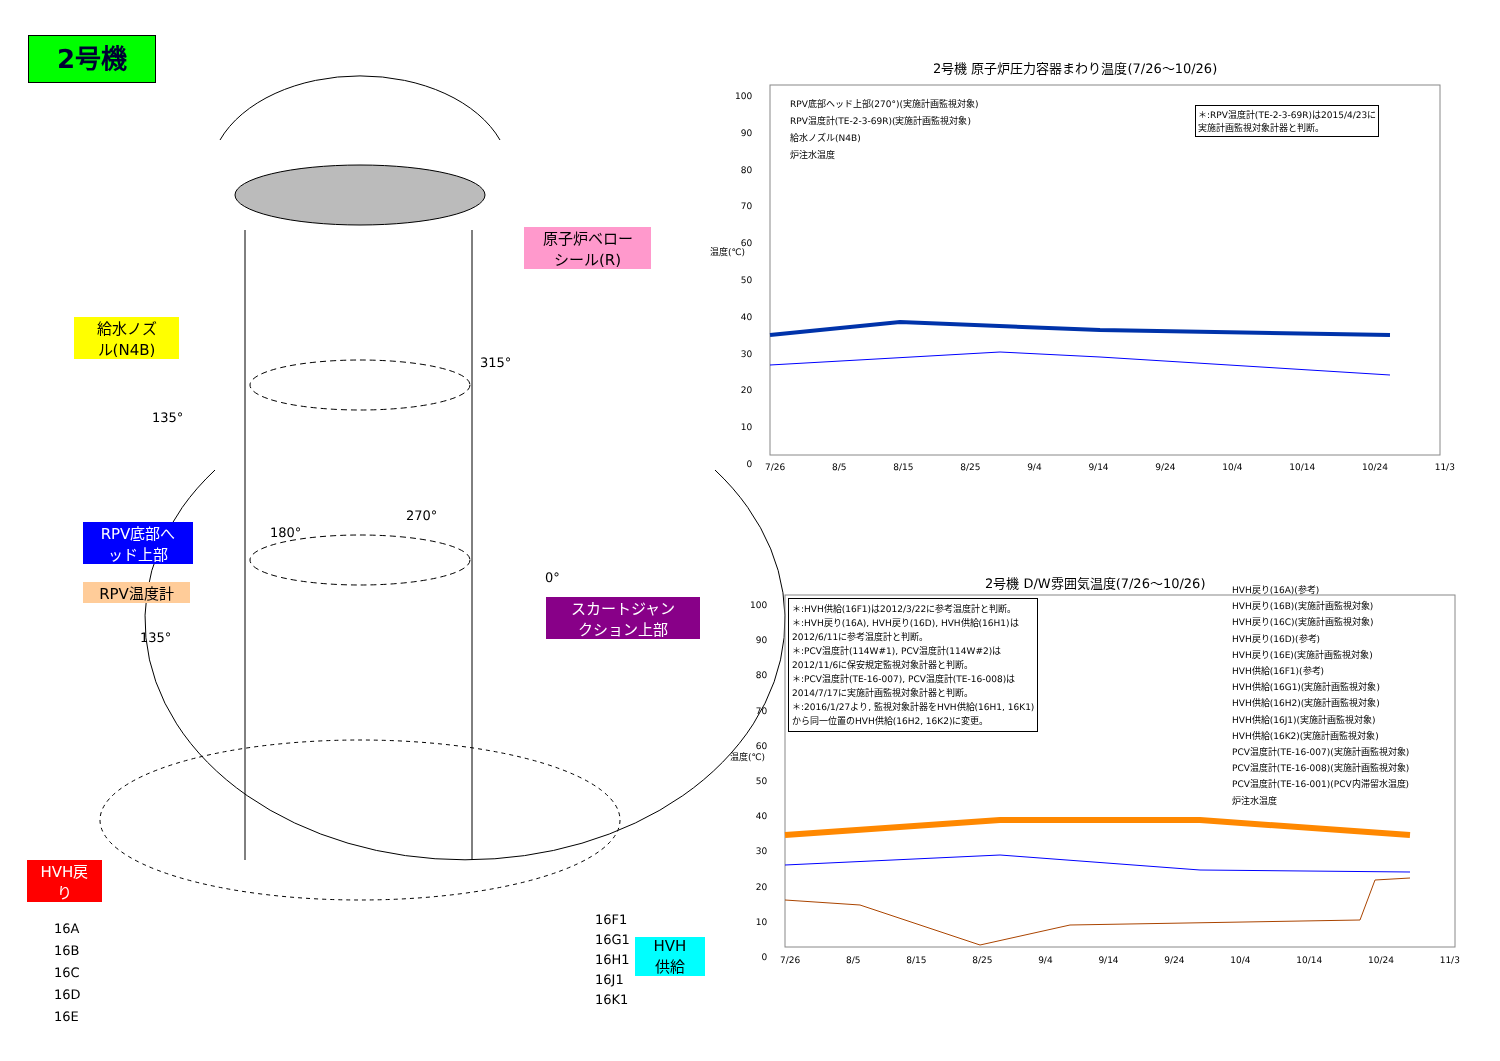2号機
原子炉ベロー
シール(R)
給水ノズ
ル(N4B)
315°
135°
RPV底部へ
ッド上部
RPV温度計
180°
270°
0°
135°
スカートジャン
クション上部
HVH戻
り
16A
16B
16C
16D
16E
16F1
16G1
16H1
16J1
16K1
HVH
供給
2号機 原子炉圧力容器まわり温度(7/26～10/26)
RPV底部ヘッド上部(270°)(実施計画監視対象)
RPV温度計(TE-2-3-69R)(実施計画監視対象)
給水ノズル(N4B)
炉注水温度
＊:RPV温度計(TE-2-3-69R)は2015/4/23に
実施計画監視対象計器と判断。
温度(℃)
100
90
80
70
60
50
40
30
20
10
0
7/26 8/5 8/15 8/25 9/4 9/14 9/24 10/4 10/14 10/24 11/3
2号機 D/W雰囲気温度(7/26～10/26)
＊:HVH供給(16F1)は2012/3/22に参考温度計と判断。
＊:HVH戻り(16A), HVH戻り(16D), HVH供給(16H1)は
2012/6/11に参考温度計と判断。
＊:PCV温度計(114W#1), PCV温度計(114W#2)は
2012/11/6に保安規定監視対象計器と判断。
＊:PCV温度計(TE-16-007), PCV温度計(TE-16-008)は
2014/7/17に実施計画監視対象計器と判断。
＊:2016/1/27より, 監視対象計器をHVH供給(16H1, 16K1)
から同一位置のHVH供給(16H2, 16K2)に変更。
HVH戻り(16A)(参考)
HVH戻り(16B)(実施計画監視対象)
HVH戻り(16C)(実施計画監視対象)
HVH戻り(16D)(参考)
HVH戻り(16E)(実施計画監視対象)
HVH供給(16F1)(参考)
HVH供給(16G1)(実施計画監視対象)
HVH供給(16H2)(実施計画監視対象)
HVH供給(16J1)(実施計画監視対象)
HVH供給(16K2)(実施計画監視対象)
PCV温度計(TE-16-007)(実施計画監視対象)
PCV温度計(TE-16-008)(実施計画監視対象)
PCV温度計(TE-16-001)(PCV内滞留水温度)
炉注水温度
温度(℃)
100
90
80
70
60
50
40
30
20
10
0
7/26 8/5 8/15 8/25 9/4 9/14 9/24 10/4 10/14 10/24 11/3